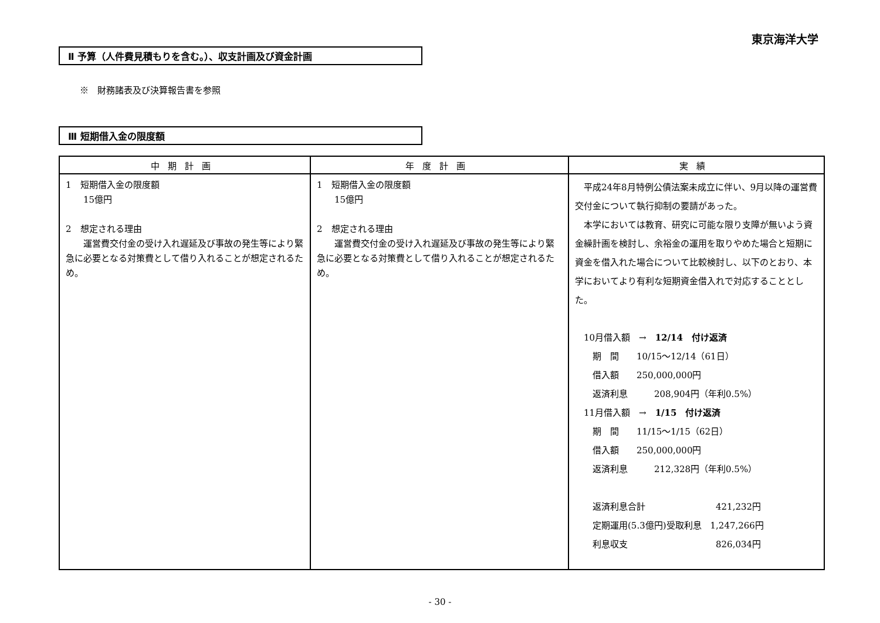東京海洋大学
Ⅱ 予算（人件費見積もりを含む。）、収支計画及び資金計画
※　財務諸表及び決算報告書を参照
Ⅲ 短期借入金の限度額
| 中期計画 | 年度計画 | 実績 |
| --- | --- | --- |
| 1 短期借入金の限度額 15億円 2 想定される理由 運営費交付金の受け入れ遅延及び事故の発生等により緊急に必要となる対策費として借り入れることが想定されるため。 | 1 短期借入金の限度額 15億円 2 想定される理由 運営費交付金の受け入れ遅延及び事故の発生等により緊急に必要となる対策費として借り入れることが想定されるため。 | 平成24年8月特例公債法案未成立に伴い、9月以降の運営費交付金について執行抑制の要請があった。 本学においては教育、研究に可能な限り支障が無いよう資金繰計画を検討し、余裕金の運用を取りやめた場合と短期に資金を借入れた場合について比較検討し、以下のとおり、本学においてより有利な短期資金借入れで対応することとした。 10月借入額 → 12/14 付け返済 期 間 10/15～12/14（61日） 借入額 250,000,000円 返済利息 208,904円（年利0.5%） 11月借入額 → 1/15 付け返済 期 間 11/15～1/15（62日） 借入額 250,000,000円 返済利息 212,328円（年利0.5%） 返済利息合計 421,232円 定期運用(5.3億円)受取利息 1,247,266円 利息収支 826,034円 |
- 30 -